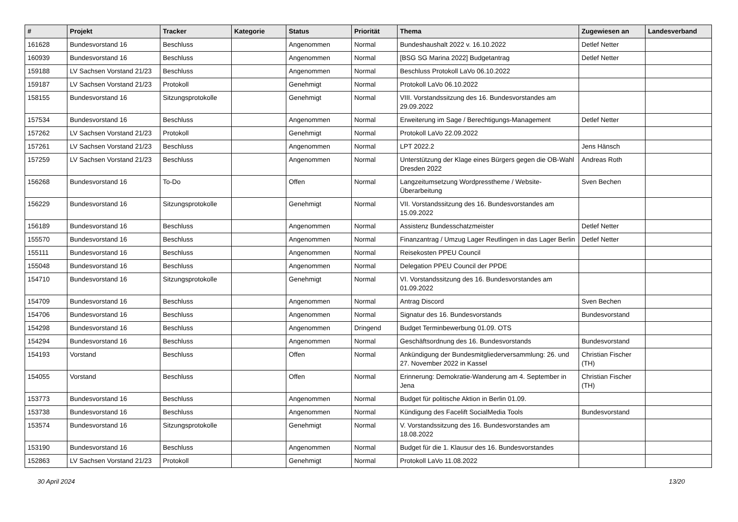| # | Projekt | Tracker | Kategorie | Status | Priorität | Thema | Zugewiesen an | Landesverband |
| --- | --- | --- | --- | --- | --- | --- | --- | --- |
| 161628 | Bundesvorstand 16 | Beschluss | | Angenommen | Normal | Bundeshaushalt 2022 v. 16.10.2022 | Detlef Netter | |
| 160939 | Bundesvorstand 16 | Beschluss | | Angenommen | Normal | [BSG SG Marina 2022] Budgetantrag | Detlef Netter | |
| 159188 | LV Sachsen Vorstand 21/23 | Beschluss | | Angenommen | Normal | Beschluss Protokoll LaVo 06.10.2022 | | |
| 159187 | LV Sachsen Vorstand 21/23 | Protokoll | | Genehmigt | Normal | Protokoll LaVo 06.10.2022 | | |
| 158155 | Bundesvorstand 16 | Sitzungsprotokolle | | Genehmigt | Normal | VIII. Vorstandssitzung des 16. Bundesvorstandes am 29.09.2022 | | |
| 157534 | Bundesvorstand 16 | Beschluss | | Angenommen | Normal | Erweiterung im Sage / Berechtigungs-Management | Detlef Netter | |
| 157262 | LV Sachsen Vorstand 21/23 | Protokoll | | Genehmigt | Normal | Protokoll LaVo 22.09.2022 | | |
| 157261 | LV Sachsen Vorstand 21/23 | Beschluss | | Angenommen | Normal | LPT 2022.2 | Jens Hänsch | |
| 157259 | LV Sachsen Vorstand 21/23 | Beschluss | | Angenommen | Normal | Unterstützung der Klage eines Bürgers gegen die OB-Wahl Dresden 2022 | Andreas Roth | |
| 156268 | Bundesvorstand 16 | To-Do | | Offen | Normal | Langzeitumsetzung Wordpresstheme / Website-Überarbeitung | Sven Bechen | |
| 156229 | Bundesvorstand 16 | Sitzungsprotokolle | | Genehmigt | Normal | VII. Vorstandssitzung des 16. Bundesvorstandes am 15.09.2022 | | |
| 156189 | Bundesvorstand 16 | Beschluss | | Angenommen | Normal | Assistenz Bundesschatzmeister | Detlef Netter | |
| 155570 | Bundesvorstand 16 | Beschluss | | Angenommen | Normal | Finanzantrag / Umzug Lager Reutlingen in das Lager Berlin | Detlef Netter | |
| 155111 | Bundesvorstand 16 | Beschluss | | Angenommen | Normal | Reisekosten PPEU Council | | |
| 155048 | Bundesvorstand 16 | Beschluss | | Angenommen | Normal | Delegation PPEU Council der PPDE | | |
| 154710 | Bundesvorstand 16 | Sitzungsprotokolle | | Genehmigt | Normal | VI. Vorstandssitzung des 16. Bundesvorstandes am 01.09.2022 | | |
| 154709 | Bundesvorstand 16 | Beschluss | | Angenommen | Normal | Antrag Discord | Sven Bechen | |
| 154706 | Bundesvorstand 16 | Beschluss | | Angenommen | Normal | Signatur des 16. Bundesvorstands | Bundesvorstand | |
| 154298 | Bundesvorstand 16 | Beschluss | | Angenommen | Dringend | Budget Terminbewerbung 01.09. OTS | | |
| 154294 | Bundesvorstand 16 | Beschluss | | Angenommen | Normal | Geschäftsordnung des 16. Bundesvorstands | Bundesvorstand | |
| 154193 | Vorstand | Beschluss | | Offen | Normal | Ankündigung der Bundesmitgliederversammlung: 26. und 27. November 2022 in Kassel | Christian Fischer (TH) | |
| 154055 | Vorstand | Beschluss | | Offen | Normal | Erinnerung: Demokratie-Wanderung am 4. September in Jena | Christian Fischer (TH) | |
| 153773 | Bundesvorstand 16 | Beschluss | | Angenommen | Normal | Budget für politische Aktion in Berlin 01.09. | | |
| 153738 | Bundesvorstand 16 | Beschluss | | Angenommen | Normal | Kündigung des Facelift SocialMedia Tools | Bundesvorstand | |
| 153574 | Bundesvorstand 16 | Sitzungsprotokolle | | Genehmigt | Normal | V. Vorstandssitzung des 16. Bundesvorstandes am 18.08.2022 | | |
| 153190 | Bundesvorstand 16 | Beschluss | | Angenommen | Normal | Budget für die 1. Klausur des 16. Bundesvorstandes | | |
| 152863 | LV Sachsen Vorstand 21/23 | Protokoll | | Genehmigt | Normal | Protokoll LaVo 11.08.2022 | | |
30 April 2024 13/20